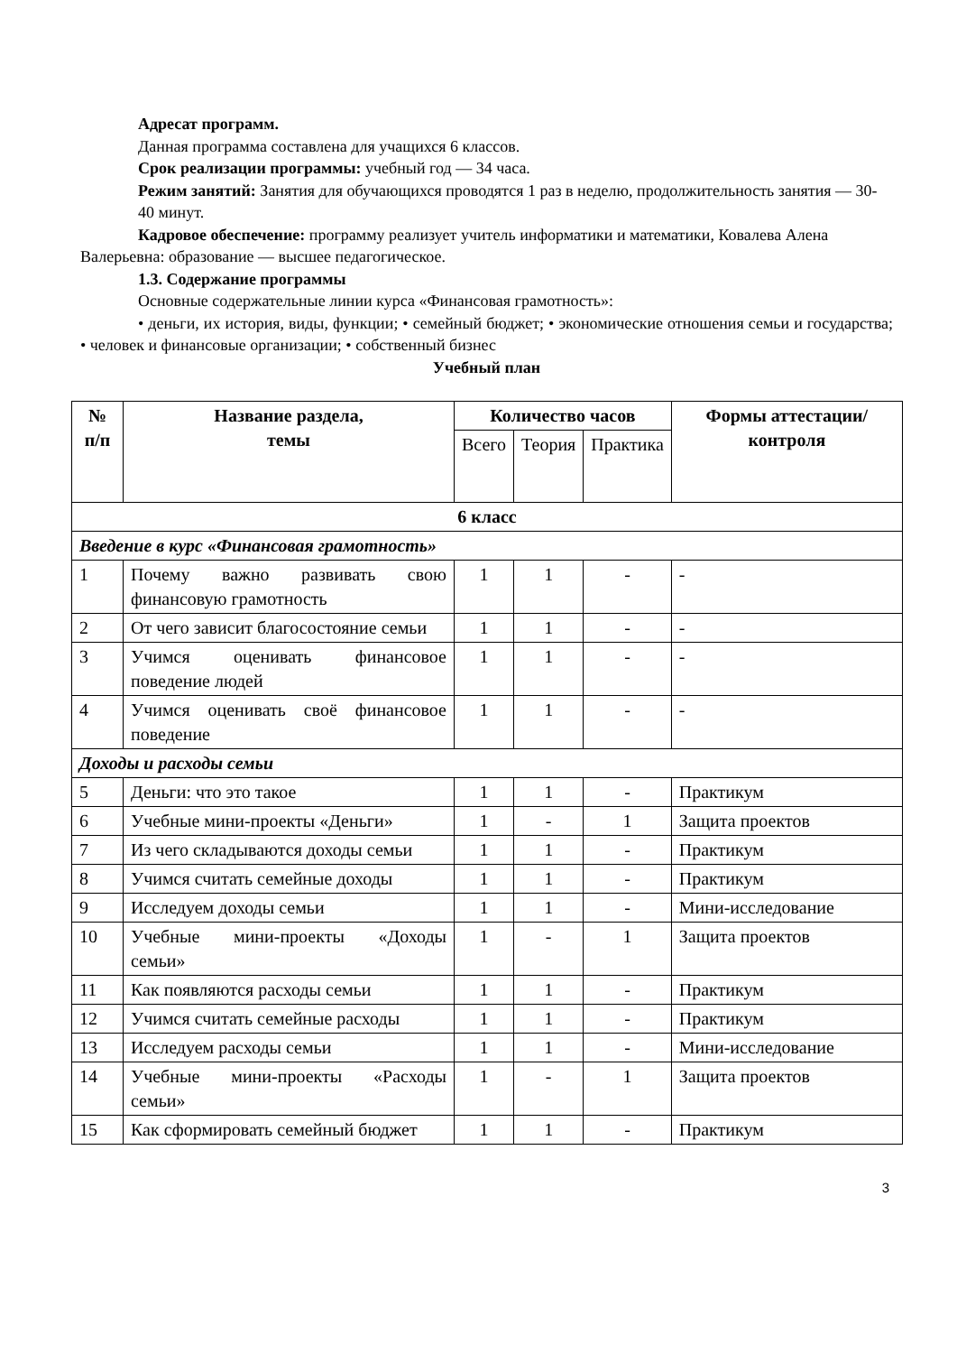Адресат программ.
Данная программа составлена для учащихся 6 классов.
Срок реализации программы: учебный год — 34 часа.
Режим занятий: Занятия для обучающихся проводятся 1 раз в неделю, продолжительность занятия — 30-40 минут.
Кадровое обеспечение: программу реализует учитель информатики и математики, Ковалева Алена Валерьевна: образование — высшее педагогическое.
1.3. Содержание программы
Основные содержательные линии курса «Финансовая грамотность»:
• деньги, их история, виды, функции; • семейный бюджет; • экономические отношения семьи и государства; • человек и финансовые организации; • собственный бизнес
Учебный план
| № п/п | Название раздела, темы | Количество часов | | | Формы аттестации/ контроля |
| --- | --- | --- | --- | --- | --- |
| | | Всего | Теория | Практика | |
| 6 класс | | | | | |
| Введение в курс «Финансовая грамотность» | | | | | |
| 1 | Почему важно развивать свою финансовую грамотность | 1 | 1 | - | - |
| 2 | От чего зависит благосостояние семьи | 1 | 1 | - | - |
| 3 | Учимся оценивать финансовое поведение людей | 1 | 1 | - | - |
| 4 | Учимся оценивать своё финансовое поведение | 1 | 1 | - | - |
| Доходы и расходы семьи | | | | | |
| 5 | Деньги: что это такое | 1 | 1 | - | Практикум |
| 6 | Учебные мини-проекты «Деньги» | 1 | - | 1 | Защита проектов |
| 7 | Из чего складываются доходы семьи | 1 | 1 | - | Практикум |
| 8 | Учимся считать семейные доходы | 1 | 1 | - | Практикум |
| 9 | Исследуем доходы семьи | 1 | 1 | - | Мини-исследование |
| 10 | Учебные мини-проекты «Доходы семьи» | 1 | - | 1 | Защита проектов |
| 11 | Как появляются расходы семьи | 1 | 1 | - | Практикум |
| 12 | Учимся считать семейные расходы | 1 | 1 | - | Практикум |
| 13 | Исследуем расходы семьи | 1 | 1 | - | Мини-исследование |
| 14 | Учебные мини-проекты «Расходы семьи» | 1 | - | 1 | Защита проектов |
| 15 | Как сформировать семейный бюджет | 1 | 1 | - | Практикум |
3